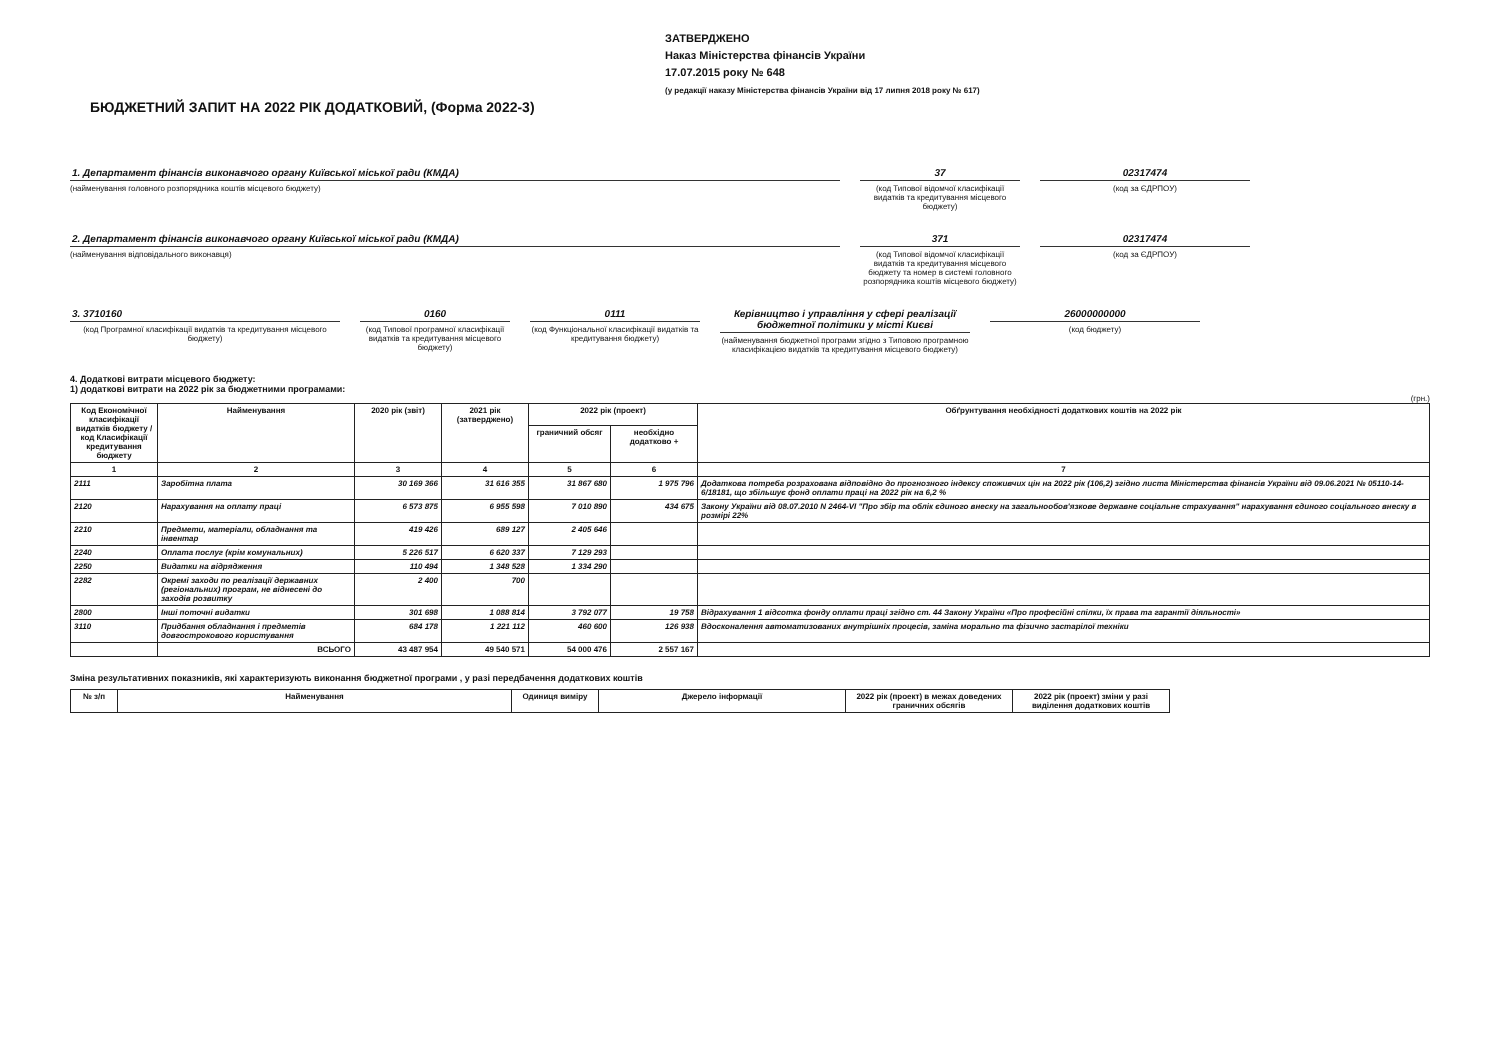ЗАТВЕРДЖЕНО
Наказ Міністерства фінансів України
17.07.2015 року № 648
(у редакції наказу Міністерства фінансів України від 17 липня 2018 року № 617)
БЮДЖЕТНИЙ ЗАПИТ НА 2022 РІК ДОДАТКОВИЙ, (Форма 2022-3)
1. Департамент фінансів виконавчого органу Київської міської ради (КМДА)
(найменування головного розпорядника коштів місцевого бюджету)
37
(код Типової відомчої класифікації видатків та кредитування місцевого бюджету)
02317474
(код за ЄДРПОУ)
2. Департамент фінансів виконавчого органу Київської міської ради (КМДА)
(найменування відповідального виконавця)
371
(код Типової відомчої класифікації видатків та кредитування місцевого бюджету та номер в системі головного розпорядника коштів місцевого бюджету)
02317474
(код за ЄДРПОУ)
3. 3710160
(код Програмної класифікації видатків та кредитування місцевого бюджету)
0160
(код Типової програмної класифікації видатків та кредитування місцевого бюджету)
0111
(код Функціональної класифікації видатків та кредитування бюджету)
Керівництво і управління у сфері реалізації бюджетної політики у місті Києві
(найменування бюджетної програми згідно з Типовою програмною класифікацією видатків та кредитування місцевого бюджету)
26000000000
(код бюджету)
4. Додаткові витрати місцевого бюджету:
1) додаткові витрати на 2022 рік за бюджетними програмами:
(грн.)
| Код Економічної класифікації видатків бюджету / код Класифікації кредитування бюджету | Найменування | 2020 рік (звіт) | 2021 рік (затверджено) | 2022 рік (проект) | | Обґрунтування необхідності додаткових коштів на 2022 рік |
| --- | --- | --- | --- | --- | --- | --- |
| | | | | граничний обсяг | необхідно додатково + | |
| 1 | 2 | 3 | 4 | 5 | 6 | 7 |
| 2111 | Заробітна плата | 30 169 366 | 31 616 355 | 31 867 680 | 1 975 796 | Додаткова потреба розрахована відповідно до прогнозного індексу споживчих цін на 2022 рік (106,2) згідно листа Міністерства фінансів України від 09.06.2021 № 05110-14-6/18181, що збільшує фонд оплати праці на 2022 рік на 6,2 % |
| 2120 | Нарахування на оплату праці | 6 573 875 | 6 955 598 | 7 010 890 | 434 675 | Закону України від 08.07.2010 N 2464-VI "Про збір та облік єдиного внеску на загальнообов'язкове державне соціальне страхування" нарахування єдиного соціального внеску в розмірі 22% |
| 2210 | Предмети, матеріали, обладнання та інвентар | 419 426 | 689 127 | 2 405 646 | | |
| 2240 | Оплата послуг (крім комунальних) | 5 226 517 | 6 620 337 | 7 129 293 | | |
| 2250 | Видатки на відрядження | 110 494 | 1 348 528 | 1 334 290 | | |
| 2282 | Окремі заходи по реалізації державних (регіональних) програм, не віднесені до заходів розвитку | 2 400 | 700 | | | |
| 2800 | Інші поточні видатки | 301 698 | 1 088 814 | 3 792 077 | 19 758 | Відрахування 1 відсотка фонду оплати праці згідно ст. 44 Закону України «Про професійні спілки, їх права та гарантії діяльності» |
| 3110 | Придбання обладнання і предметів довгострокового користування | 684 178 | 1 221 112 | 460 600 | 126 938 | Вдосконалення автоматизованих внутрішніх процесів, заміна морально та фізично застарілої техніки |
| | ВСЬОГО | 43 487 954 | 49 540 571 | 54 000 476 | 2 557 167 | |
Зміна результативних показників, які характеризують виконання бюджетної програми , у разі передбачення додаткових коштів
| № з/п | Найменування | Одиниця виміру | Джерело інформації | 2022 рік (проект) в межах доведених граничних обсягів | 2022 рік (проект) зміни у разі виділення додаткових коштів |
| --- | --- | --- | --- | --- | --- |